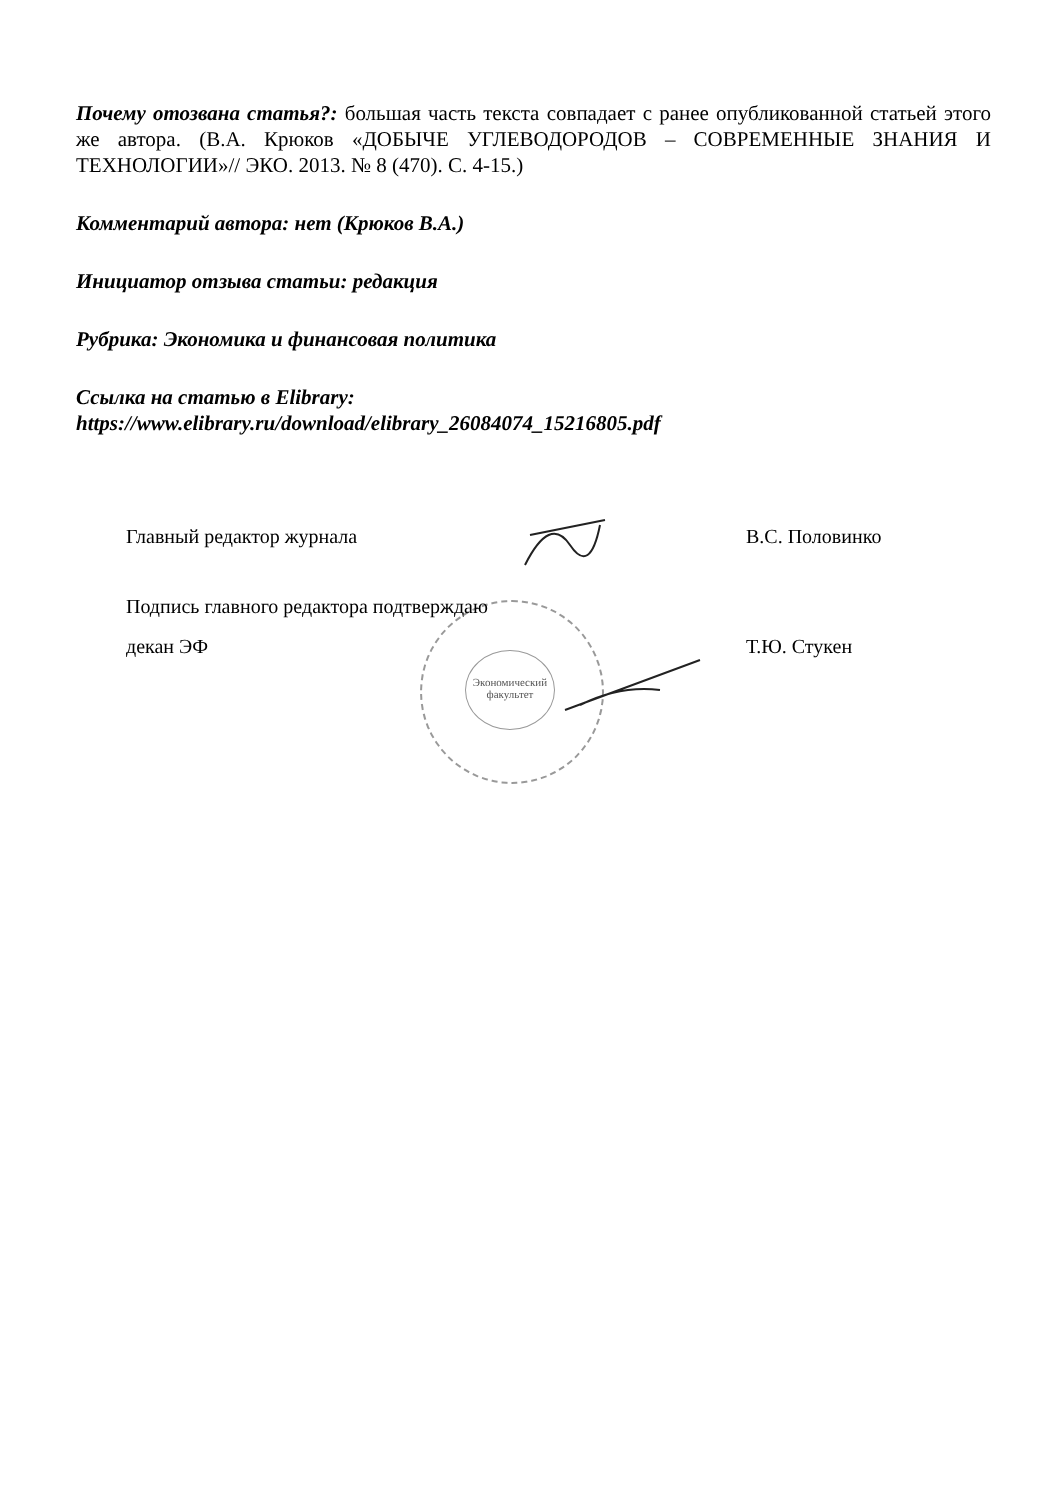Почему отозвана статья?: большая часть текста совпадает с ранее опубликованной статьей этого же автора. (В.А. Крюков «ДОБЫЧЕ УГЛЕВОДОРОДОВ – СОВРЕМЕННЫЕ ЗНАНИЯ И ТЕХНОЛОГИИ»// ЭКО. 2013. № 8 (470). С. 4-15.)
Комментарий автора: нет (Крюков В.А.)
Инициатор отзыва статьи: редакция
Рубрика: Экономика и финансовая политика
Ссылка на статью в Elibrary:
https://www.elibrary.ru/download/elibrary_26084074_15216805.pdf
Экономический факультет
Главный редактор журнала В.С. Половинко
Подпись главного редактора подтверждаю
декан ЭФ Т.Ю. Стукен